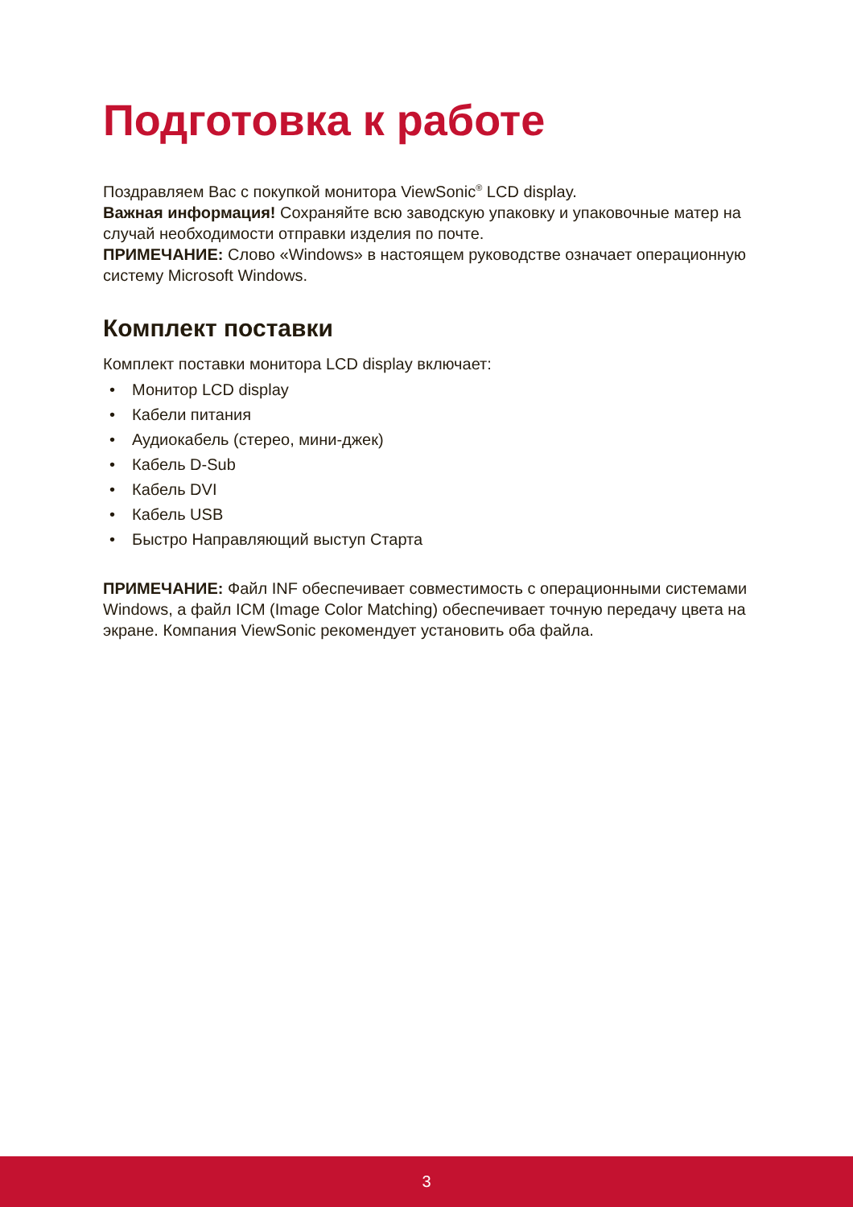Подготовка к работе
Поздравляем Вас с покупкой монитора ViewSonic<sup>®</sup> LCD display.
Важная информация! Сохраняйте всю заводскую упаковку и упаковочные матер на случай необходимости отправки изделия по почте.
ПРИМЕЧАНИЕ: Слово «Windows» в настоящем руководстве означает операционную систему Microsoft Windows.
Комплект поставки
Комплект поставки монитора LCD display включает:
• Монитор LCD display
• Кабели питания
• Аудиокабель (стерео, мини-джек)
• Кабель D-Sub
• Кабель DVI
• Кабель USB
• Быстро Направляющий выступ Старта
ПРИМЕЧАНИЕ: Файл INF обеспечивает совместимость с операционными системами Windows, а файл ICM (Image Color Matching) обеспечивает точную передачу цвета на экране. Компания ViewSonic рекомендует установить оба файла.
3